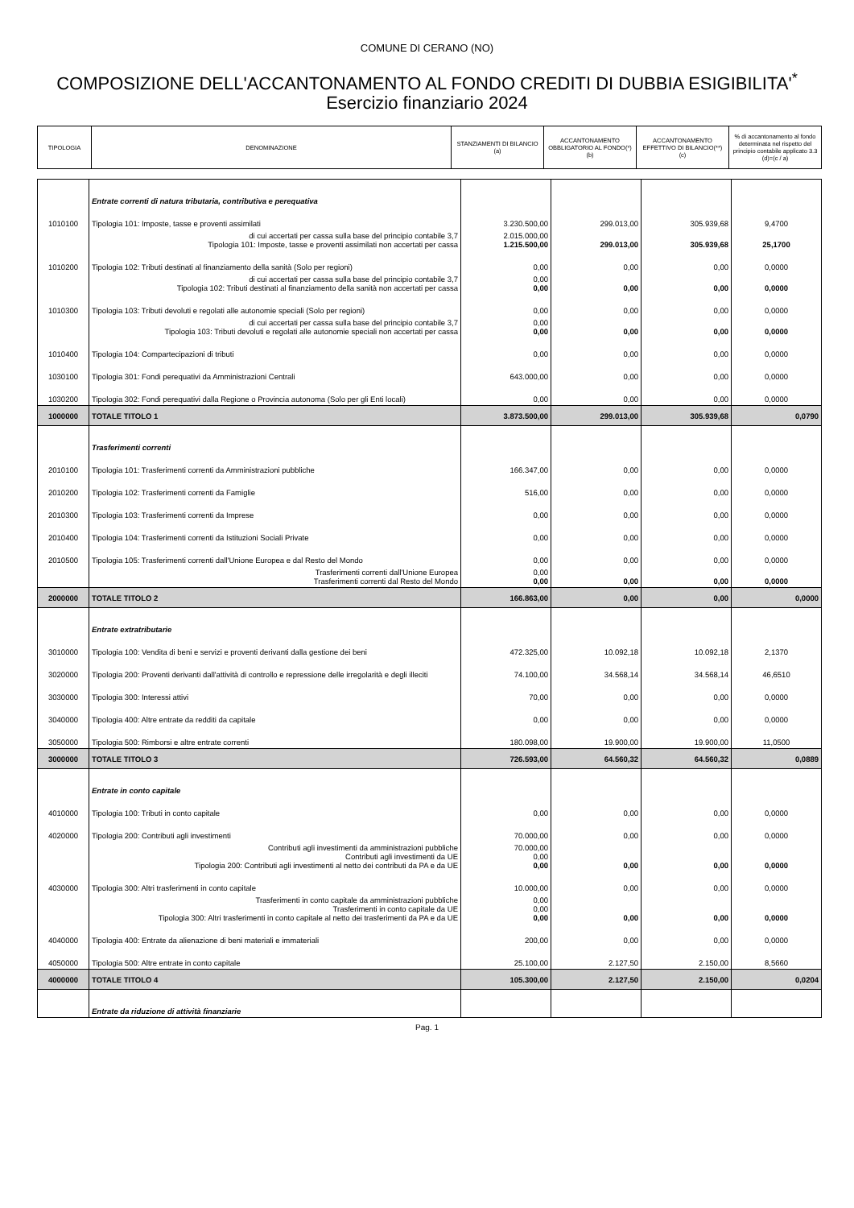COMUNE DI CERANO (NO)
COMPOSIZIONE DELL'ACCANTONAMENTO AL FONDO CREDITI DI DUBBIA ESIGIBILITA'<sup>*</sup>
Esercizio finanziario 2024
| TIPOLOGIA | DENOMINAZIONE | STANZIAMENTI DI BILANCIO (a) | ACCANTONAMENTO OBBLIGATORIO AL FONDO(*) (b) | ACCANTONAMENTO EFFETTIVO DI BILANCIO(**) (c) | % di accantonamento al fondo determinata nel rispetto del principio contabile applicato 3.3 (d)=(c / a) |
| --- | --- | --- | --- | --- | --- |
| | Entrate correnti di natura tributaria, contributiva e perequativa | | | | |
| 1010100 | Tipologia 101: Imposte, tasse e proventi assimilati | 3.230.500,00 | 299.013,00 | 305.939,68 | 9,4700 |
| | di cui accertati per cassa sulla base del principio contabile 3,7 Tipologia 101: Imposte, tasse e proventi assimilati non accertati per cassa | 2.015.000,00 1.215.500,00 | 299.013,00 | 305.939,68 | 25,1700 |
| 1010200 | Tipologia 102: Tributi destinati al finanziamento della sanità (Solo per regioni) | 0,00 | 0,00 | 0,00 | 0,0000 |
| | di cui accertati per cassa sulla base del principio contabile 3,7 Tipologia 102: Tributi destinati al finanziamento della sanità non accertati per cassa | 0,00 0,00 | 0,00 | 0,00 | 0,0000 |
| 1010300 | Tipologia 103: Tributi devoluti e regolati alle autonomie speciali (Solo per regioni) | 0,00 | 0,00 | 0,00 | 0,0000 |
| | di cui accertati per cassa sulla base del principio contabile 3,7 Tipologia 103: Tributi devoluti e regolati alle autonomie speciali non accertati per cassa | 0,00 0,00 | 0,00 | 0,00 | 0,0000 |
| 1010400 | Tipologia 104: Compartecipazioni di tributi | 0,00 | 0,00 | 0,00 | 0,0000 |
| 1030100 | Tipologia 301: Fondi perequativi da Amministrazioni Centrali | 643.000,00 | 0,00 | 0,00 | 0,0000 |
| 1030200 | Tipologia 302: Fondi perequativi dalla Regione o Provincia autonoma (Solo per gli Enti locali) | 0,00 | 0,00 | 0,00 | 0,0000 |
| 1000000 | TOTALE TITOLO 1 | 3.873.500,00 | 299.013,00 | 305.939,68 | 0,0790 |
| | Trasferimenti correnti | | | | |
| 2010100 | Tipologia 101: Trasferimenti correnti da Amministrazioni pubbliche | 166.347,00 | 0,00 | 0,00 | 0,0000 |
| 2010200 | Tipologia 102: Trasferimenti correnti da Famiglie | 516,00 | 0,00 | 0,00 | 0,0000 |
| 2010300 | Tipologia 103: Trasferimenti correnti da Imprese | 0,00 | 0,00 | 0,00 | 0,0000 |
| 2010400 | Tipologia 104: Trasferimenti correnti da Istituzioni Sociali Private | 0,00 | 0,00 | 0,00 | 0,0000 |
| 2010500 | Tipologia 105: Trasferimenti correnti dall'Unione Europea e dal Resto del Mondo | 0,00 | 0,00 | 0,00 | 0,0000 |
| | Trasferimenti correnti dall'Unione Europea Trasferimenti correnti dal Resto del Mondo | 0,00 0,00 | 0,00 | 0,00 | 0,0000 |
| 2000000 | TOTALE TITOLO 2 | 166.863,00 | 0,00 | 0,00 | 0,0000 |
| | Entrate extratributarie | | | | |
| 3010000 | Tipologia 100: Vendita di beni e servizi e proventi derivanti dalla gestione dei beni | 472.325,00 | 10.092,18 | 10.092,18 | 2,1370 |
| 3020000 | Tipologia 200: Proventi derivanti dall'attività di controllo e repressione delle irregolarità e degli illeciti | 74.100,00 | 34.568,14 | 34.568,14 | 46,6510 |
| 3030000 | Tipologia 300: Interessi attivi | 70,00 | 0,00 | 0,00 | 0,0000 |
| 3040000 | Tipologia 400: Altre entrate da redditi da capitale | 0,00 | 0,00 | 0,00 | 0,0000 |
| 3050000 | Tipologia 500: Rimborsi e altre entrate correnti | 180.098,00 | 19.900,00 | 19.900,00 | 11,0500 |
| 3000000 | TOTALE TITOLO 3 | 726.593,00 | 64.560,32 | 64.560,32 | 0,0889 |
| | Entrate in conto capitale | | | | |
| 4010000 | Tipologia 100: Tributi in conto capitale | 0,00 | 0,00 | 0,00 | 0,0000 |
| 4020000 | Tipologia 200: Contributi agli investimenti | 70.000,00 | 0,00 | 0,00 | 0,0000 |
| | Contributi agli investimenti da amministrazioni pubbliche Contributi agli investimenti da UE Tipologia 200: Contributi agli investimenti al netto dei contributi da PA e da UE | 70.000,00 0,00 0,00 | 0,00 | 0,00 | 0,0000 |
| 4030000 | Tipologia 300: Altri trasferimenti in conto capitale | 10.000,00 | 0,00 | 0,00 | 0,0000 |
| | Trasferimenti in conto capitale da amministrazioni pubbliche Trasferimenti in conto capitale da UE Tipologia 300: Altri trasferimenti in conto capitale al netto dei trasferimenti da PA e da UE | 0,00 0,00 0,00 | 0,00 | 0,00 | 0,0000 |
| 4040000 | Tipologia 400: Entrate da alienazione di beni materiali e immateriali | 200,00 | 0,00 | 0,00 | 0,0000 |
| 4050000 | Tipologia 500: Altre entrate in conto capitale | 25.100,00 | 2.127,50 | 2.150,00 | 8,5660 |
| 4000000 | TOTALE TITOLO 4 | 105.300,00 | 2.127,50 | 2.150,00 | 0,0204 |
| | Entrate da riduzione di attività finanziarie | | | | |
Pag. 1